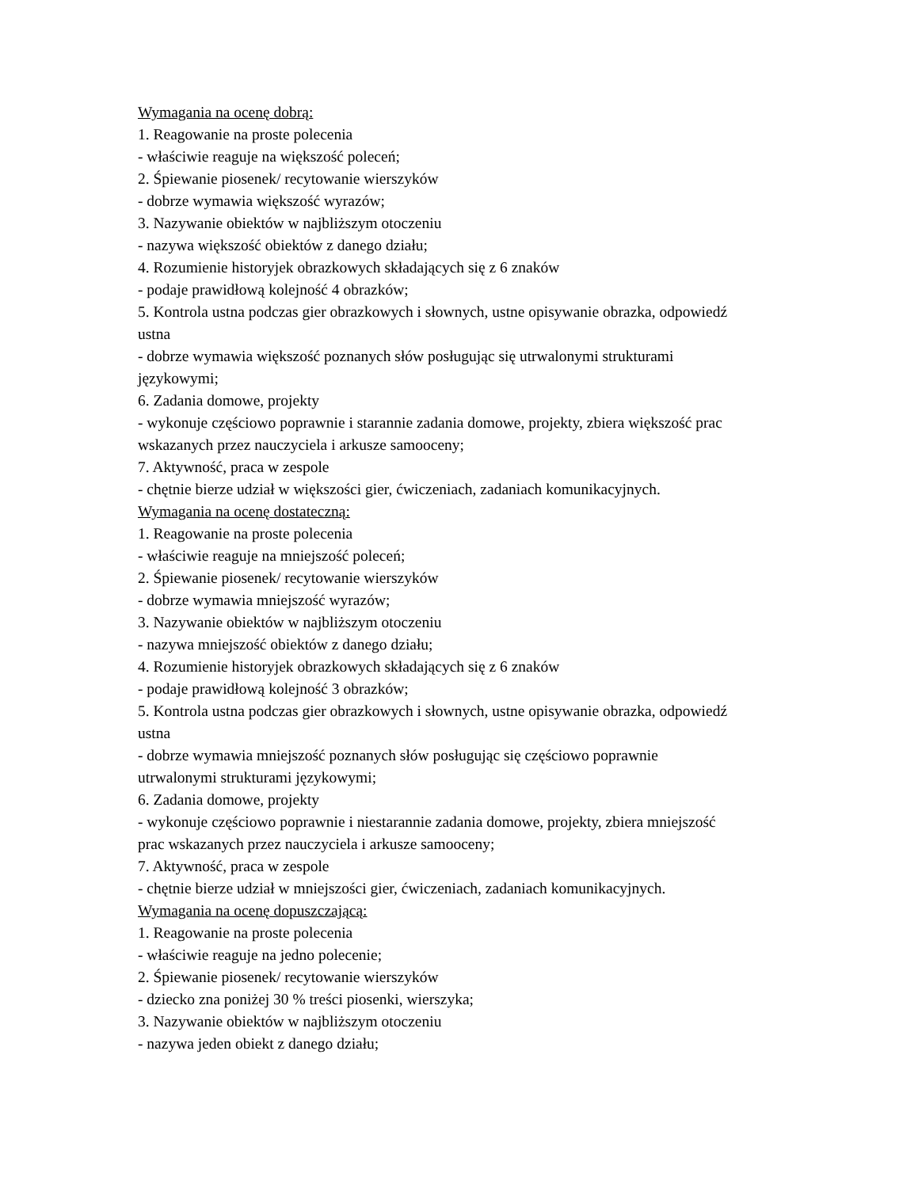Wymagania na ocenę dobrą:
1. Reagowanie na proste polecenia
- właściwie reaguje na większość poleceń;
2. Śpiewanie piosenek/ recytowanie wierszyków
- dobrze wymawia większość wyrazów;
3. Nazywanie obiektów w najbliższym otoczeniu
- nazywa większość obiektów z danego działu;
4. Rozumienie historyjek obrazkowych składających się z 6 znaków
- podaje prawidłową kolejność 4 obrazków;
5. Kontrola ustna podczas gier obrazkowych i słownych, ustne opisywanie obrazka, odpowiedź ustna
- dobrze wymawia większość poznanych słów posługując się utrwalonymi strukturami językowymi;
6. Zadania domowe, projekty
- wykonuje częściowo poprawnie i starannie zadania domowe, projekty, zbiera większość prac wskazanych przez nauczyciela i arkusze samooceny;
7. Aktywność, praca w zespole
- chętnie bierze udział w większości gier, ćwiczeniach, zadaniach komunikacyjnych.
Wymagania na ocenę dostateczną:
1. Reagowanie na proste polecenia
- właściwie reaguje na mniejszość poleceń;
2. Śpiewanie piosenek/ recytowanie wierszyków
- dobrze wymawia mniejszość wyrazów;
3. Nazywanie obiektów w najbliższym otoczeniu
- nazywa mniejszość obiektów z danego działu;
4. Rozumienie historyjek obrazkowych składających się z 6 znaków
- podaje prawidłową kolejność 3 obrazków;
5. Kontrola ustna podczas gier obrazkowych i słownych, ustne opisywanie obrazka, odpowiedź ustna
- dobrze wymawia mniejszość poznanych słów posługując się częściowo poprawnie utrwalonymi strukturami językowymi;
6. Zadania domowe, projekty
- wykonuje częściowo poprawnie i niestarannie zadania domowe, projekty, zbiera mniejszość prac wskazanych przez nauczyciela i arkusze samooceny;
7. Aktywność, praca w zespole
- chętnie bierze udział w mniejszości gier, ćwiczeniach, zadaniach komunikacyjnych.
Wymagania na ocenę dopuszczającą:
1. Reagowanie na proste polecenia
- właściwie reaguje na jedno polecenie;
2. Śpiewanie piosenek/ recytowanie wierszyków
- dziecko zna poniżej 30 % treści piosenki, wierszyka;
3. Nazywanie obiektów w najbliższym otoczeniu
- nazywa jeden obiekt z danego działu;